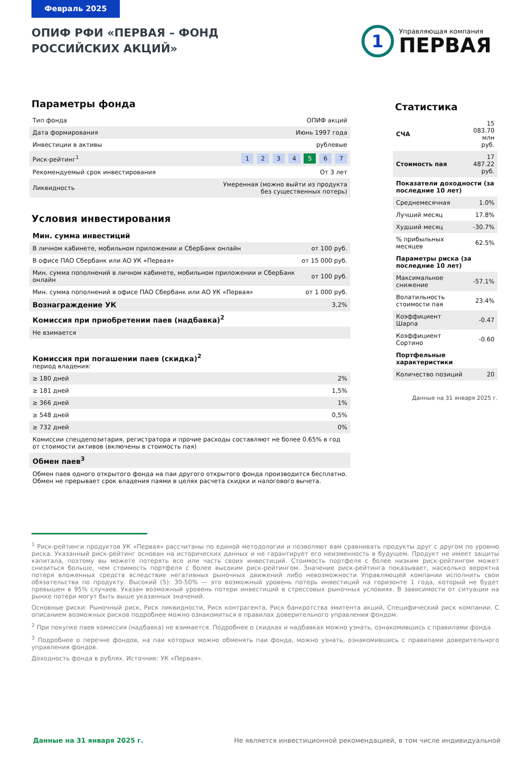Февраль 2025
ОПИФ РФИ «ПЕРВАЯ – ФОНД
РОССИЙСКИХ АКЦИЙ»
1
Управляющая компания
ПЕРВАЯ
Параметры фонда
| Тип фонда | ОПИФ акций |
| Дата формирования | Июнь 1997 года |
| Инвестиции в активы | рублевые |
| Риск-рейтинг<sup>1</sup> | 1 2 3 4 5 6 7 |
| Рекомендуемый срок инвестирования | От 3 лет |
| Ликвидность | Умеренная (можно выйти из продукта без существенных потерь) |
Условия инвестирования
| Мин. сумма инвестиций | |
| В личном кабинете, мобильном приложении и СберБанк онлайн | от 100 руб. |
| В офисе ПАО Сбербанк или АО УК «Первая» | от 15 000 руб. |
| Мин. сумма пополнений в личном кабинете, мобильном приложении и СберБанк онлайн | от 100 руб. |
| Мин. сумма пополнений в офисе ПАО Сбербанк или АО УК «Первая» | от 1 000 руб. |
| Вознаграждение УК | 3,2% |
| Комиссия при приобретении паев (надбавка)<sup>2</sup> | |
| Не взимается | |
| Комиссия при погашении паев (скидка)<sup>2</sup> период владения: | |
| ≥ 180 дней | 2% |
| ≥ 181 дней | 1,5% |
| ≥ 366 дней | 1% |
| ≥ 548 дней | 0,5% |
| ≥ 732 дней | 0% |
| Комиссии спецдепозитария, регистратора и прочие расходы составляют не более 0.65% в год от стоимости активов (включены в стоимость пая) | |
| Обмен паев<sup>3</sup> | |
| Обмен паев одного открытого фонда на паи другого открытого фонда производится бесплатно. Обмен не прерывает срок владения паями в целях расчета скидки и налогового вычета. | |
Статистика
| СЧА | 15 083.70 млн руб. |
| Стоимость пая | 17 487.22 руб. |
| Показатели доходности (за последние 10 лет) | |
| Среднемесячная | 1.0% |
| Лучший месяц | 17.8% |
| Худший месяц | -30.7% |
| % прибыльных месяцев | 62.5% |
| Параметры риска (за последние 10 лет) | |
| Максимальное снижение | -57.1% |
| Волатильность стоимости пая | 23.4% |
| Коэффициент Шарпа | -0.47 |
| Коэффициент Сортино | -0.60 |
| Портфельные характеристики | |
| Количество позиций | 20 |
Данные на 31 января 2025 г.
<sup>1</sup> Риск-рейтинги продуктов УК «Первая» рассчитаны по единой методологии и позволяют вам сравнивать продукты друг с другом по уровню риска. Указанный риск-рейтинг основан на исторических данных и не гарантирует его неизменность в будущем. Продукт не имеет защиты капитала, поэтому вы можете потерять все или часть своих инвестиций. Стоимость портфеля с более низким риск-рейтингом может снизиться больше, чем стоимость портфеля с более высоким риск-рейтингом. Значение риск-рейтинга показывает, насколько вероятна потеря вложенных средств вследствие негативных рыночных движений либо невозможности Управляющей компании исполнить свои обязательства по продукту. Высокий (5): 30-50% — это возможный уровень потерь инвестиций на горизонте 1 года, который не будет превышен в 95% случаев. Указан возможный уровень потери инвестиций в стрессовых рыночных условиях. В зависимости от ситуации на рынке потери могут быть выше указанных значений.
Основные риски: Рыночный риск, Риск ликвидности, Риск контрагента, Риск банкротства эмитента акций, Специфический риск компании. С описанием возможных рисков подробнее можно ознакомиться в правилах доверительного управления фондом.
<sup>2</sup> При покупке паев комиссия (надбавка) не взимается. Подробнее о скидках и надбавках можно узнать, ознакомившись с правилами фонда.
<sup>3</sup> Подробнее о перечне фондов, на паи которых можно обменять паи фонда, можно узнать, ознакомившись с правилами доверительного управления фондов.
Доходность фонда в рублях. Источник: УК «Первая».
Данные на 31 января 2025 г. Не является инвестиционной рекомендацией, в том числе индивидуальной